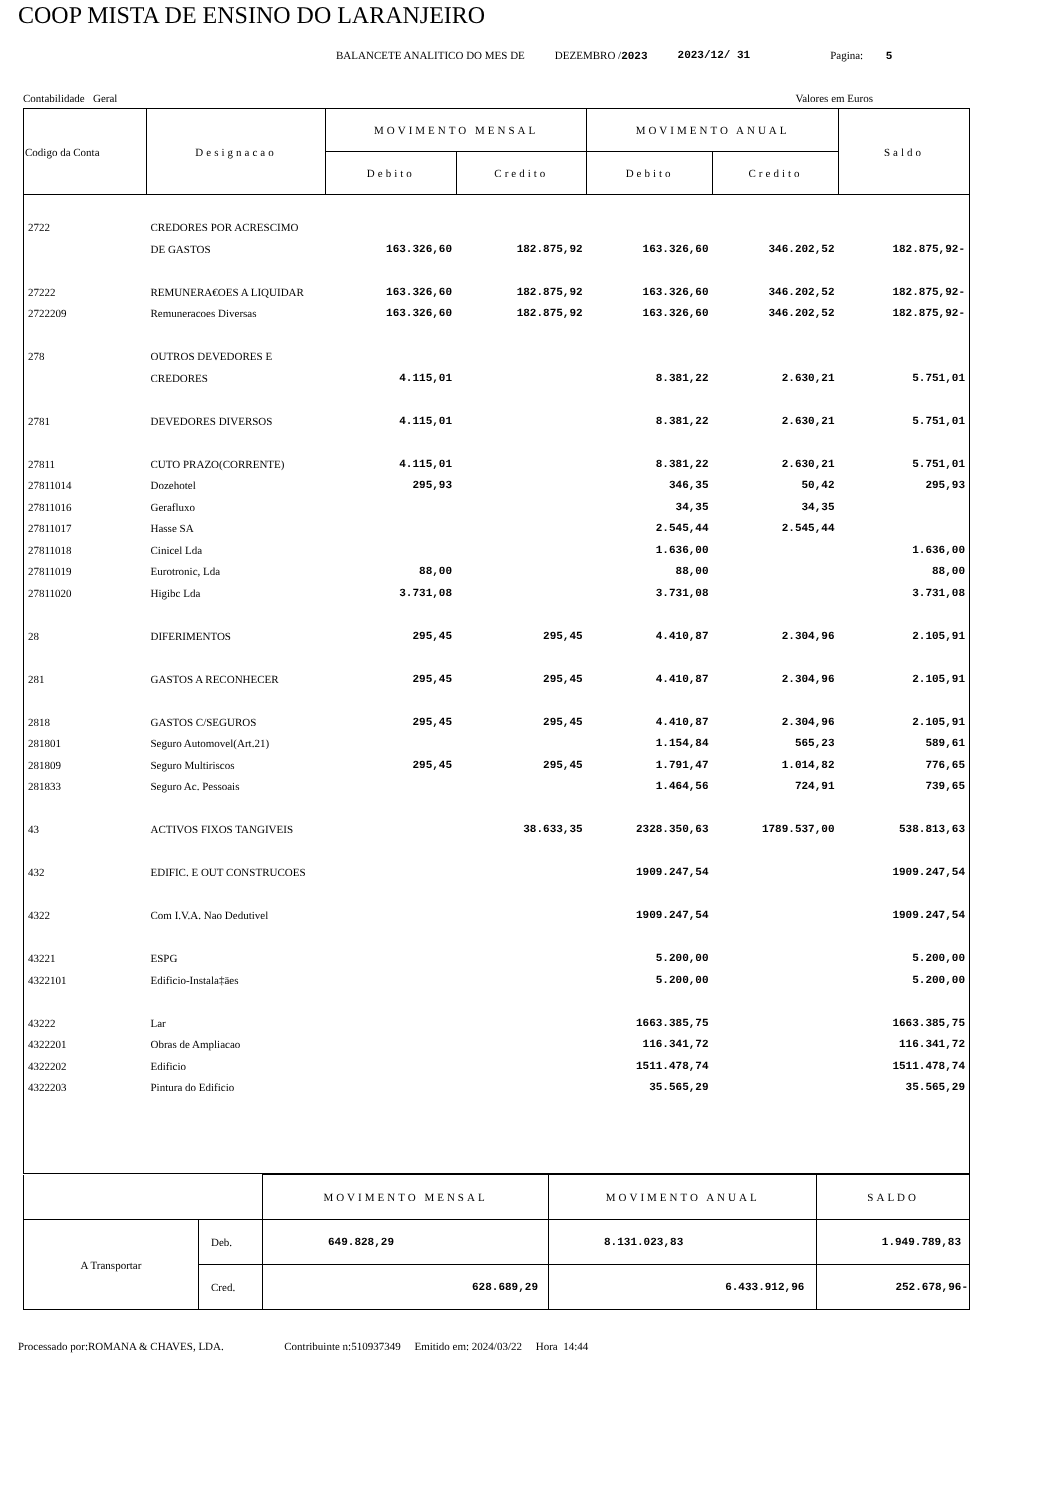COOP MISTA DE ENSINO DO LARANJEIRO
BALANCETE ANALITICO DO MES DE DEZEMBRO /2023 2023/12/ 31 Pagina: 5
Contabilidade Geral Valores em Euros
| Codigo da Conta | Designacao | MOVIMENTO MENSAL | | MOVIMENTO ANUAL | | Saldo |
| --- | --- | --- | --- | --- | --- | --- |
| | | Debito | Credito | Debito | Credito | |
| 2722 | CREDORES POR ACRESCIMO | | | | | |
| | DE GASTOS | 163.326,60 | 182.875,92 | 163.326,60 | 346.202,52 | 182.875,92- |
| 27222 | REMUNERA€OES A LIQUIDAR | 163.326,60 | 182.875,92 | 163.326,60 | 346.202,52 | 182.875,92- |
| 2722209 | Remuneracoes Diversas | 163.326,60 | 182.875,92 | 163.326,60 | 346.202,52 | 182.875,92- |
| 278 | OUTROS DEVEDORES E | | | | | |
| | CREDORES | 4.115,01 | | 8.381,22 | 2.630,21 | 5.751,01 |
| 2781 | DEVEDORES DIVERSOS | 4.115,01 | | 8.381,22 | 2.630,21 | 5.751,01 |
| 27811 | CUTO PRAZO(CORRENTE) | 4.115,01 | | 8.381,22 | 2.630,21 | 5.751,01 |
| 27811014 | Dozehotel | 295,93 | | 346,35 | 50,42 | 295,93 |
| 27811016 | Gerafluxo | | | 34,35 | 34,35 | |
| 27811017 | Hasse SA | | | 2.545,44 | 2.545,44 | |
| 27811018 | Cinicel Lda | | | 1.636,00 | | 1.636,00 |
| 27811019 | Eurotronic, Lda | 88,00 | | 88,00 | | 88,00 |
| 27811020 | Higibc Lda | 3.731,08 | | 3.731,08 | | 3.731,08 |
| 28 | DIFERIMENTOS | 295,45 | 295,45 | 4.410,87 | 2.304,96 | 2.105,91 |
| 281 | GASTOS A RECONHECER | 295,45 | 295,45 | 4.410,87 | 2.304,96 | 2.105,91 |
| 2818 | GASTOS C/SEGUROS | 295,45 | 295,45 | 4.410,87 | 2.304,96 | 2.105,91 |
| 281801 | Seguro Automovel(Art.21) | | | 1.154,84 | 565,23 | 589,61 |
| 281809 | Seguro Multiriscos | 295,45 | 295,45 | 1.791,47 | 1.014,82 | 776,65 |
| 281833 | Seguro Ac. Pessoais | | | 1.464,56 | 724,91 | 739,65 |
| 43 | ACTIVOS FIXOS TANGIVEIS | | 38.633,35 | 2328.350,63 | 1789.537,00 | 538.813,63 |
| 432 | EDIFIC. E OUT CONSTRUCOES | | | 1909.247,54 | | 1909.247,54 |
| 4322 | Com I.V.A. Nao Dedutivel | | | 1909.247,54 | | 1909.247,54 |
| 43221 | ESPG | | | 5.200,00 | | 5.200,00 |
| 4322101 | Edificio-Instala‡äes | | | 5.200,00 | | 5.200,00 |
| 43222 | Lar | | | 1663.385,75 | | 1663.385,75 |
| 4322201 | Obras de Ampliacao | | | 116.341,72 | | 116.341,72 |
| 4322202 | Edificio | | | 1511.478,74 | | 1511.478,74 |
| 4322203 | Pintura do Edificio | | | 35.565,29 | | 35.565,29 |
| | | MOVIMENTO MENSAL | MOVIMENTO ANUAL | SALDO |
| A Transportar | Deb. | 649.828,29 | 8.131.023,83 | 1.949.789,83 |
| | Cred. | 628.689,29 | 6.433.912,96 | 252.678,96- |
Processado por:ROMANA & CHAVES, LDA. Contribuinte n:510937349 Emitido em: 2024/03/22 Hora 14:44